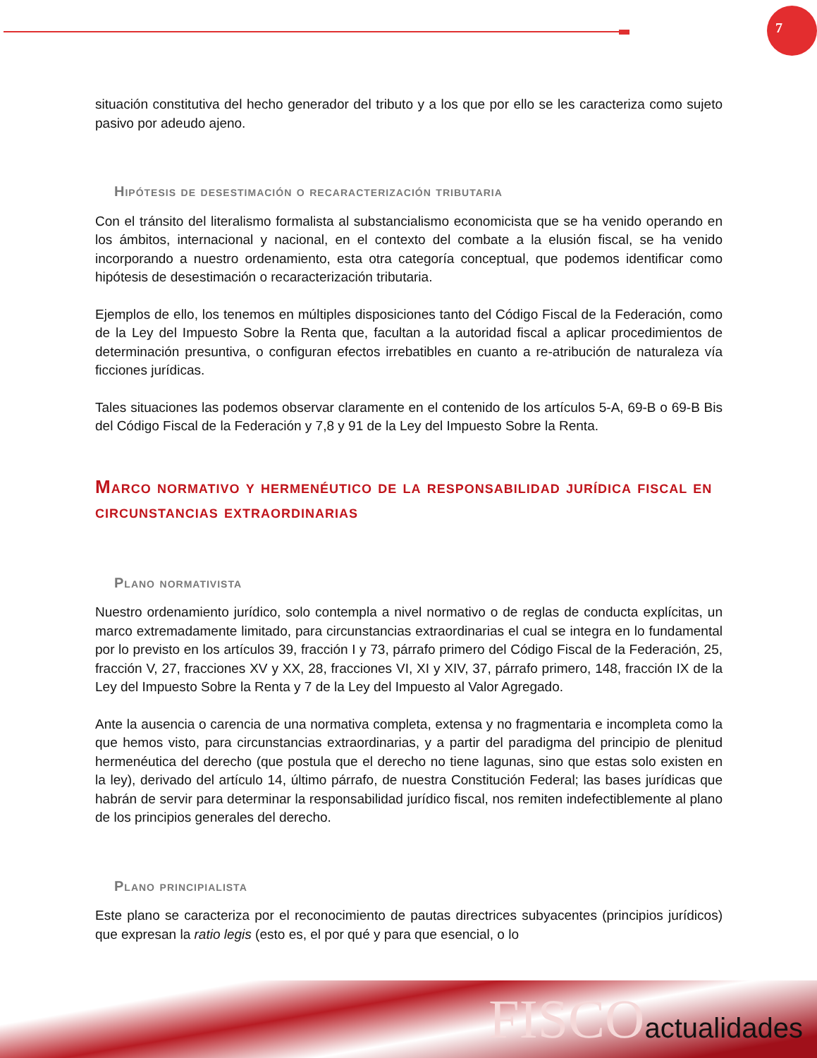7
situación constitutiva del hecho generador del tributo y a los que por ello se les caracteriza como sujeto pasivo por adeudo ajeno.
Hipótesis de desestimación o recaracterización tributaria
Con el tránsito del literalismo formalista al substancialismo economicista que se ha venido operando en los ámbitos, internacional y nacional, en el contexto del combate a la elusión fiscal, se ha venido incorporando a nuestro ordenamiento, esta otra categoría conceptual, que podemos identificar como hipótesis de desestimación o recaracterización tributaria.
Ejemplos de ello, los tenemos en múltiples disposiciones tanto del Código Fiscal de la Federación, como de la Ley del Impuesto Sobre la Renta que, facultan a la autoridad fiscal a aplicar procedimientos de determinación presuntiva, o configuran efectos irrebatibles en cuanto a re-atribución de naturaleza vía ficciones jurídicas.
Tales situaciones las podemos observar claramente en el contenido de los artículos 5-A, 69-B o 69-B Bis del Código Fiscal de la Federación y 7,8 y 91 de la Ley del Impuesto Sobre la Renta.
Marco normativo y hermenéutico de la responsabilidad jurídica fiscal en circunstancias extraordinarias
Plano normativista
Nuestro ordenamiento jurídico, solo contempla a nivel normativo o de reglas de conducta explícitas, un marco extremadamente limitado, para circunstancias extraordinarias el cual se integra en lo fundamental por lo previsto en los artículos 39, fracción I y 73, párrafo primero del Código Fiscal de la Federación, 25, fracción V, 27, fracciones XV y XX, 28, fracciones VI, XI y XIV, 37, párrafo primero, 148, fracción IX de la Ley del Impuesto Sobre la Renta y 7 de la Ley del Impuesto al Valor Agregado.
Ante la ausencia o carencia de una normativa completa, extensa y no fragmentaria e incompleta como la que hemos visto, para circunstancias extraordinarias, y a partir del paradigma del principio de plenitud hermenéutica del derecho (que postula que el derecho no tiene lagunas, sino que estas solo existen en la ley), derivado del artículo 14, último párrafo, de nuestra Constitución Federal; las bases jurídicas que habrán de servir para determinar la responsabilidad jurídico fiscal, nos remiten indefectiblemente al plano de los principios generales del derecho.
Plano principialista
Este plano se caracteriza por el reconocimiento de pautas directrices subyacentes (principios jurídicos) que expresan la ratio legis (esto es, el por qué y para que esencial, o lo
FISCOactualidades